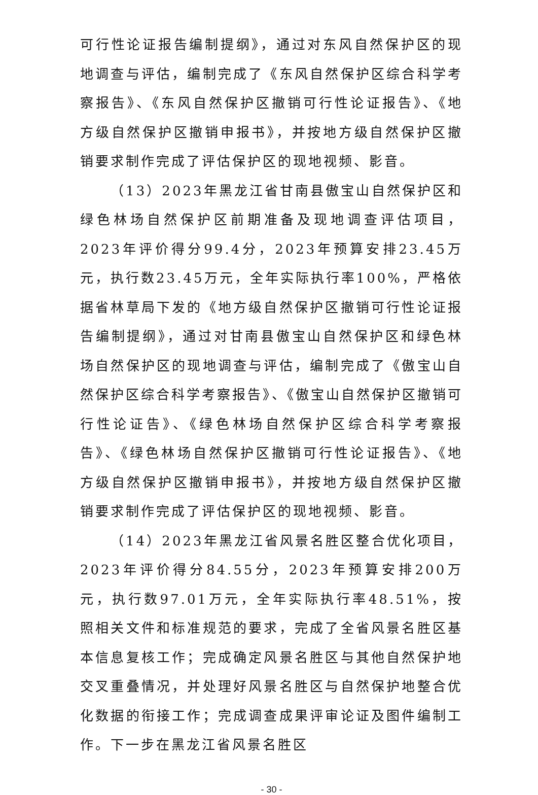可行性论证报告编制提纲》，通过对东风自然保护区的现地调查与评估，编制完成了《东风自然保护区综合科学考察报告》、《东风自然保护区撤销可行性论证报告》、《地方级自然保护区撤销申报书》，并按地方级自然保护区撤销要求制作完成了评估保护区的现地视频、影音。
（13）2023年黑龙江省甘南县傲宝山自然保护区和绿色林场自然保护区前期准备及现地调查评估项目，2023年评价得分99.4分，2023年预算安排23.45万元，执行数23.45万元，全年实际执行率100%，严格依据省林草局下发的《地方级自然保护区撤销可行性论证报告编制提纲》，通过对甘南县傲宝山自然保护区和绿色林场自然保护区的现地调查与评估，编制完成了《傲宝山自然保护区综合科学考察报告》、《傲宝山自然保护区撤销可行性论证告》、《绿色林场自然保护区综合科学考察报告》、《绿色林场自然保护区撤销可行性论证报告》、《地方级自然保护区撤销申报书》，并按地方级自然保护区撤销要求制作完成了评估保护区的现地视频、影音。
（14）2023年黑龙江省风景名胜区整合优化项目，2023年评价得分84.55分，2023年预算安排200万元，执行数97.01万元，全年实际执行率48.51%，按照相关文件和标准规范的要求，完成了全省风景名胜区基本信息复核工作；完成确定风景名胜区与其他自然保护地交叉重叠情况，并处理好风景名胜区与自然保护地整合优化数据的衔接工作；完成调查成果评审论证及图件编制工作。下一步在黑龙江省风景名胜区
- 30 -